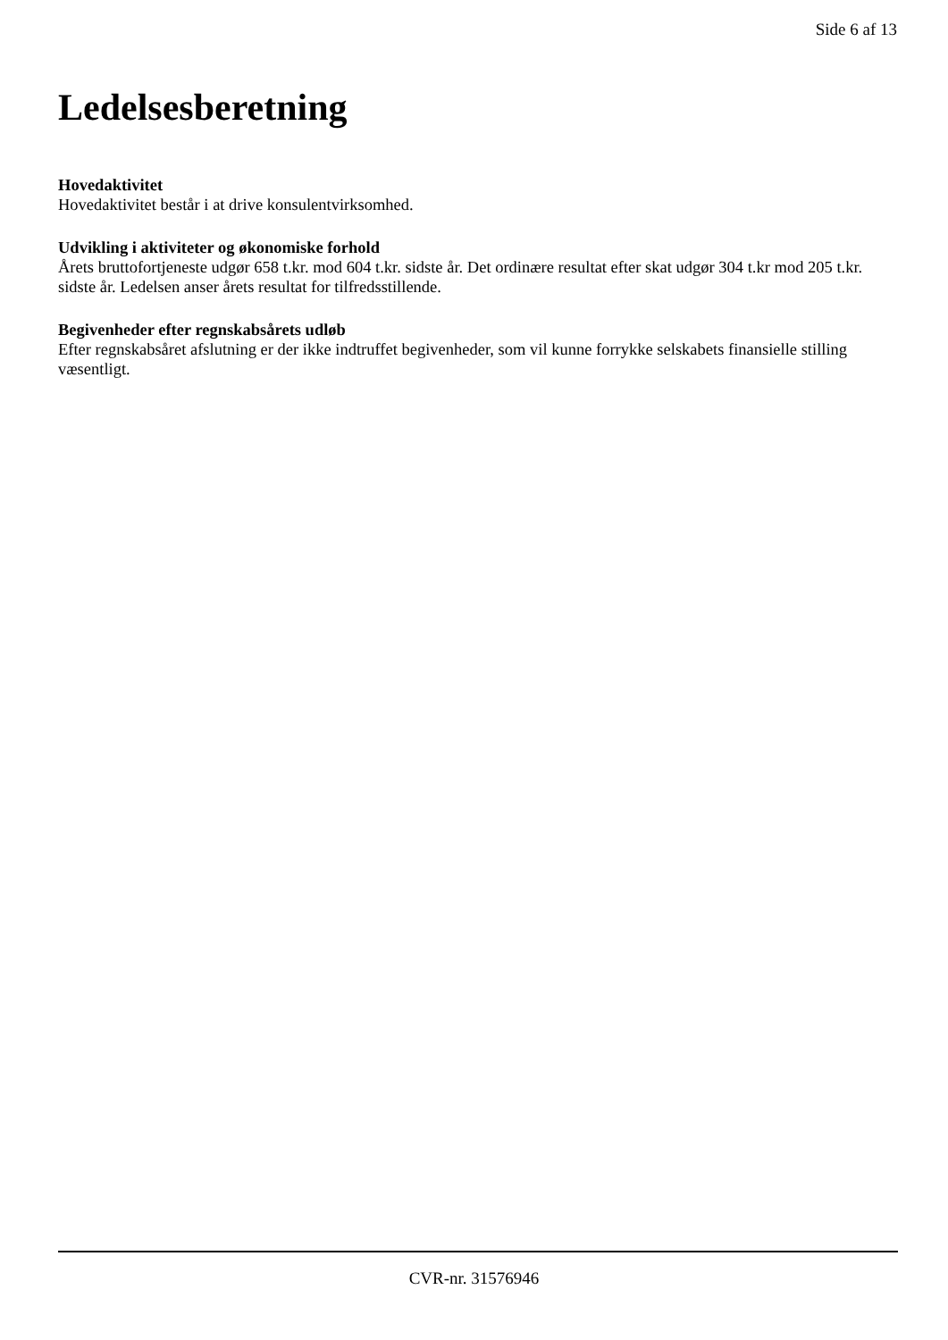Side 6 af 13
Ledelsesberetning
Hovedaktivitet
Hovedaktivitet består i at drive konsulentvirksomhed.
Udvikling i aktiviteter og økonomiske forhold
Årets bruttofortjeneste udgør 658 t.kr. mod 604 t.kr. sidste år. Det ordinære resultat efter skat udgør 304 t.kr mod 205 t.kr. sidste år. Ledelsen anser årets resultat for tilfredsstillende.
Begivenheder efter regnskabsårets udløb
Efter regnskabsåret afslutning er der ikke indtruffet begivenheder, som vil kunne forrykke selskabets finansielle stilling væsentligt.
CVR-nr. 31576946